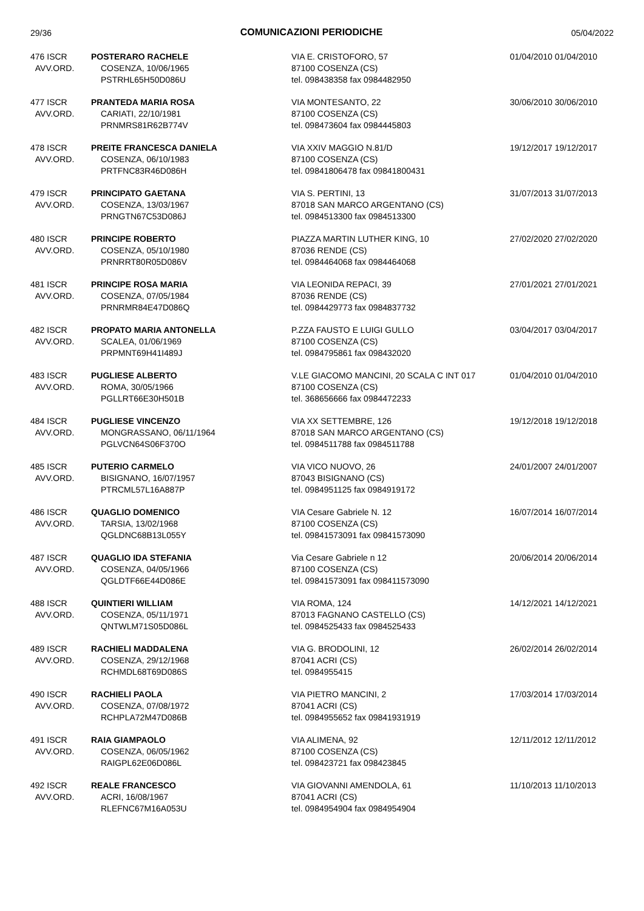29/36 COMUNICAZIONI PERIODICHE 05/04/2022
| 476 ISCR AVV.ORD. | POSTERARO RACHELE COSENZA, 10/06/1965 PSTRHL65H50D086U | VIA E. CRISTOFORO, 57 87100 COSENZA (CS) tel. 098438358 fax 0984482950 | 01/04/2010 01/04/2010 |
| 477 ISCR AVV.ORD. | PRANTEDA MARIA ROSA CARIATI, 22/10/1981 PRNMRS81R62B774V | VIA MONTESANTO, 22 87100 COSENZA (CS) tel. 098473604 fax 0984445803 | 30/06/2010 30/06/2010 |
| 478 ISCR AVV.ORD. | PREITE FRANCESCA DANIELA COSENZA, 06/10/1983 PRTFNC83R46D086H | VIA XXIV MAGGIO N.81/D 87100 COSENZA (CS) tel. 09841806478 fax 09841800431 | 19/12/2017 19/12/2017 |
| 479 ISCR AVV.ORD. | PRINCIPATO GAETANA COSENZA, 13/03/1967 PRNGTN67C53D086J | VIA S. PERTINI, 13 87018 SAN MARCO ARGENTANO (CS) tel. 0984513300 fax 0984513300 | 31/07/2013 31/07/2013 |
| 480 ISCR AVV.ORD. | PRINCIPE ROBERTO COSENZA, 05/10/1980 PRNRRT80R05D086V | PIAZZA MARTIN LUTHER KING, 10 87036 RENDE (CS) tel. 0984464068 fax 0984464068 | 27/02/2020 27/02/2020 |
| 481 ISCR AVV.ORD. | PRINCIPE ROSA MARIA COSENZA, 07/05/1984 PRNRMR84E47D086Q | VIA LEONIDA REPACI, 39 87036 RENDE (CS) tel. 0984429773 fax 0984837732 | 27/01/2021 27/01/2021 |
| 482 ISCR AVV.ORD. | PROPATO MARIA ANTONELLA SCALEA, 01/06/1969 PRPMNT69H41I489J | P.ZZA FAUSTO E LUIGI GULLO 87100 COSENZA (CS) tel. 0984795861 fax 098432020 | 03/04/2017 03/04/2017 |
| 483 ISCR AVV.ORD. | PUGLIESE ALBERTO ROMA, 30/05/1966 PGLLRT66E30H501B | V.LE GIACOMO MANCINI, 20 SCALA C INT 017 87100 COSENZA (CS) tel. 368656666 fax 0984472233 | 01/04/2010 01/04/2010 |
| 484 ISCR AVV.ORD. | PUGLIESE VINCENZO MONGRASSANO, 06/11/1964 PGLVCN64S06F370O | VIA XX SETTEMBRE, 126 87018 SAN MARCO ARGENTANO (CS) tel. 0984511788 fax 0984511788 | 19/12/2018 19/12/2018 |
| 485 ISCR AVV.ORD. | PUTERIO CARMELO BISIGNANO, 16/07/1957 PTRCML57L16A887P | VIA VICO NUOVO, 26 87043 BISIGNANO (CS) tel. 0984951125 fax 0984919172 | 24/01/2007 24/01/2007 |
| 486 ISCR AVV.ORD. | QUAGLIO DOMENICO TARSIA, 13/02/1968 QGLDNC68B13L055Y | VIA Cesare Gabriele N. 12 87100 COSENZA (CS) tel. 09841573091 fax 09841573090 | 16/07/2014 16/07/2014 |
| 487 ISCR AVV.ORD. | QUAGLIO IDA STEFANIA COSENZA, 04/05/1966 QGLDTF66E44D086E | Via Cesare Gabriele n 12 87100 COSENZA (CS) tel. 09841573091 fax 098411573090 | 20/06/2014 20/06/2014 |
| 488 ISCR AVV.ORD. | QUINTIERI WILLIAM COSENZA, 05/11/1971 QNTWLM71S05D086L | VIA ROMA, 124 87013 FAGNANO CASTELLO (CS) tel. 0984525433 fax 0984525433 | 14/12/2021 14/12/2021 |
| 489 ISCR AVV.ORD. | RACHIELI MADDALENA COSENZA, 29/12/1968 RCHMDL68T69D086S | VIA G. BRODOLINI, 12 87041 ACRI (CS) tel. 0984955415 | 26/02/2014 26/02/2014 |
| 490 ISCR AVV.ORD. | RACHIELI PAOLA COSENZA, 07/08/1972 RCHPLA72M47D086B | VIA PIETRO MANCINI, 2 87041 ACRI (CS) tel. 0984955652 fax 09841931919 | 17/03/2014 17/03/2014 |
| 491 ISCR AVV.ORD. | RAIA GIAMPAOLO COSENZA, 06/05/1962 RAIGPL62E06D086L | VIA ALIMENA, 92 87100 COSENZA (CS) tel. 098423721 fax 098423845 | 12/11/2012 12/11/2012 |
| 492 ISCR AVV.ORD. | REALE FRANCESCO ACRI, 16/08/1967 RLEFNC67M16A053U | VIA GIOVANNI AMENDOLA, 61 87041 ACRI (CS) tel. 0984954904 fax 0984954904 | 11/10/2013 11/10/2013 |